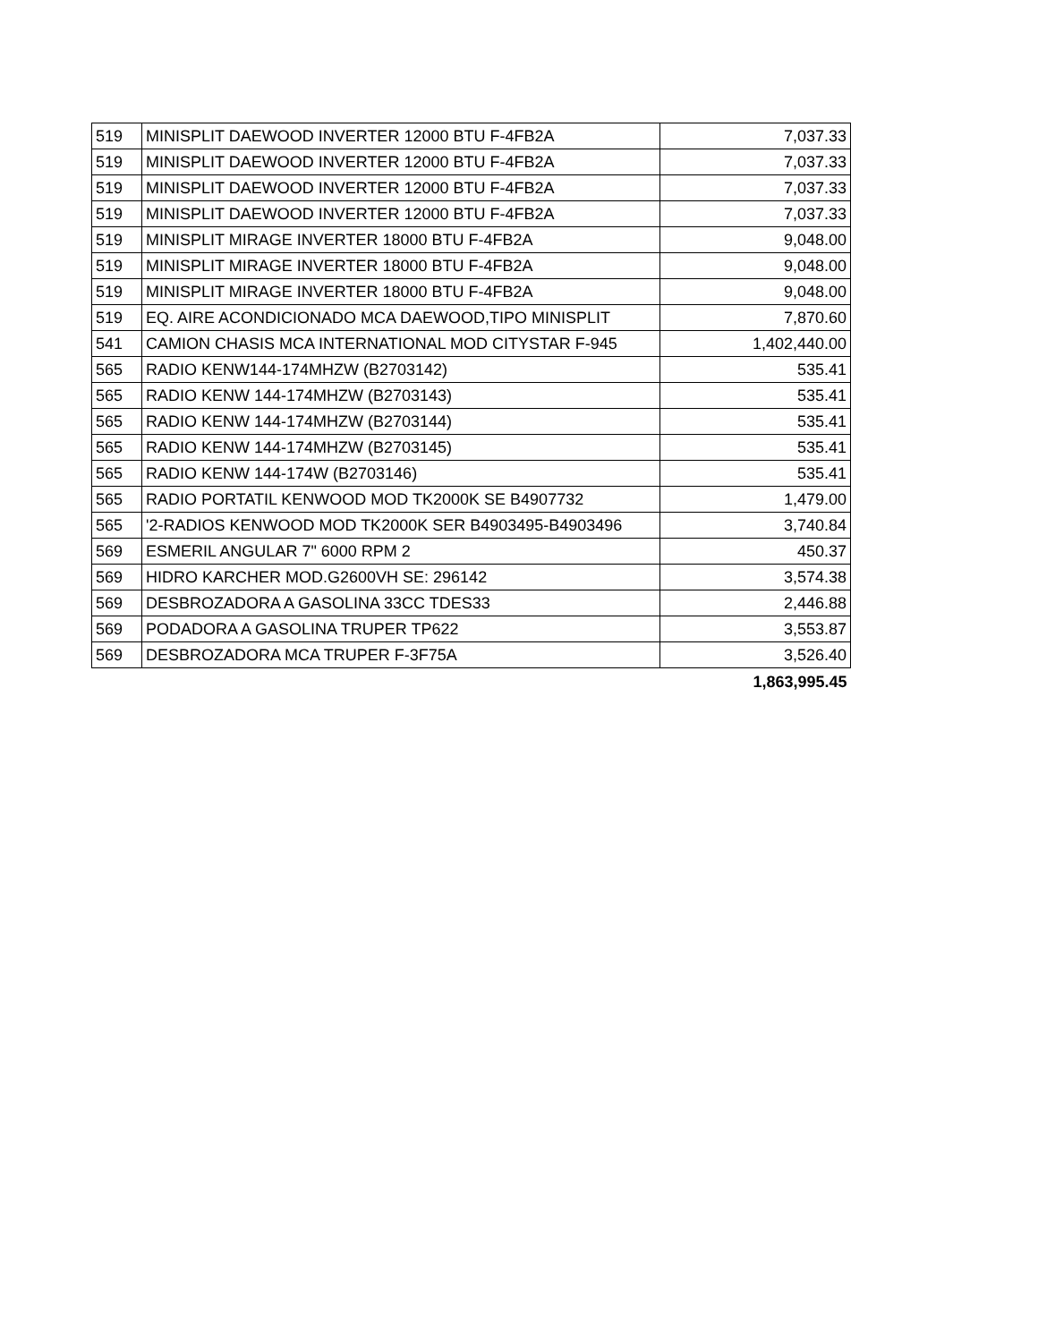| 519 | MINISPLIT DAEWOOD INVERTER 12000 BTU F-4FB2A | 7,037.33 |
| 519 | MINISPLIT DAEWOOD INVERTER 12000 BTU F-4FB2A | 7,037.33 |
| 519 | MINISPLIT DAEWOOD INVERTER 12000 BTU F-4FB2A | 7,037.33 |
| 519 | MINISPLIT DAEWOOD INVERTER 12000 BTU F-4FB2A | 7,037.33 |
| 519 | MINISPLIT MIRAGE INVERTER 18000 BTU F-4FB2A | 9,048.00 |
| 519 | MINISPLIT MIRAGE INVERTER 18000 BTU F-4FB2A | 9,048.00 |
| 519 | MINISPLIT MIRAGE INVERTER 18000 BTU F-4FB2A | 9,048.00 |
| 519 | EQ. AIRE ACONDICIONADO MCA DAEWOOD,TIPO MINISPLIT | 7,870.60 |
| 541 | CAMION CHASIS MCA INTERNATIONAL MOD CITYSTAR F-945 | 1,402,440.00 |
| 565 | RADIO KENW144-174MHZW (B2703142) | 535.41 |
| 565 | RADIO KENW 144-174MHZW (B2703143) | 535.41 |
| 565 | RADIO KENW 144-174MHZW (B2703144) | 535.41 |
| 565 | RADIO KENW 144-174MHZW (B2703145) | 535.41 |
| 565 | RADIO KENW 144-174W (B2703146) | 535.41 |
| 565 | RADIO PORTATIL KENWOOD MOD TK2000K SE B4907732 | 1,479.00 |
| 565 | '2-RADIOS KENWOOD MOD TK2000K SER B4903495-B4903496 | 3,740.84 |
| 569 | ESMERIL ANGULAR 7" 6000 RPM 2 | 450.37 |
| 569 | HIDRO KARCHER MOD.G2600VH SE: 296142 | 3,574.38 |
| 569 | DESBROZADORA A GASOLINA 33CC TDES33 | 2,446.88 |
| 569 | PODADORA A GASOLINA TRUPER TP622 | 3,553.87 |
| 569 | DESBROZADORA MCA TRUPER F-3F75A | 3,526.40 |
| | | 1,863,995.45 |